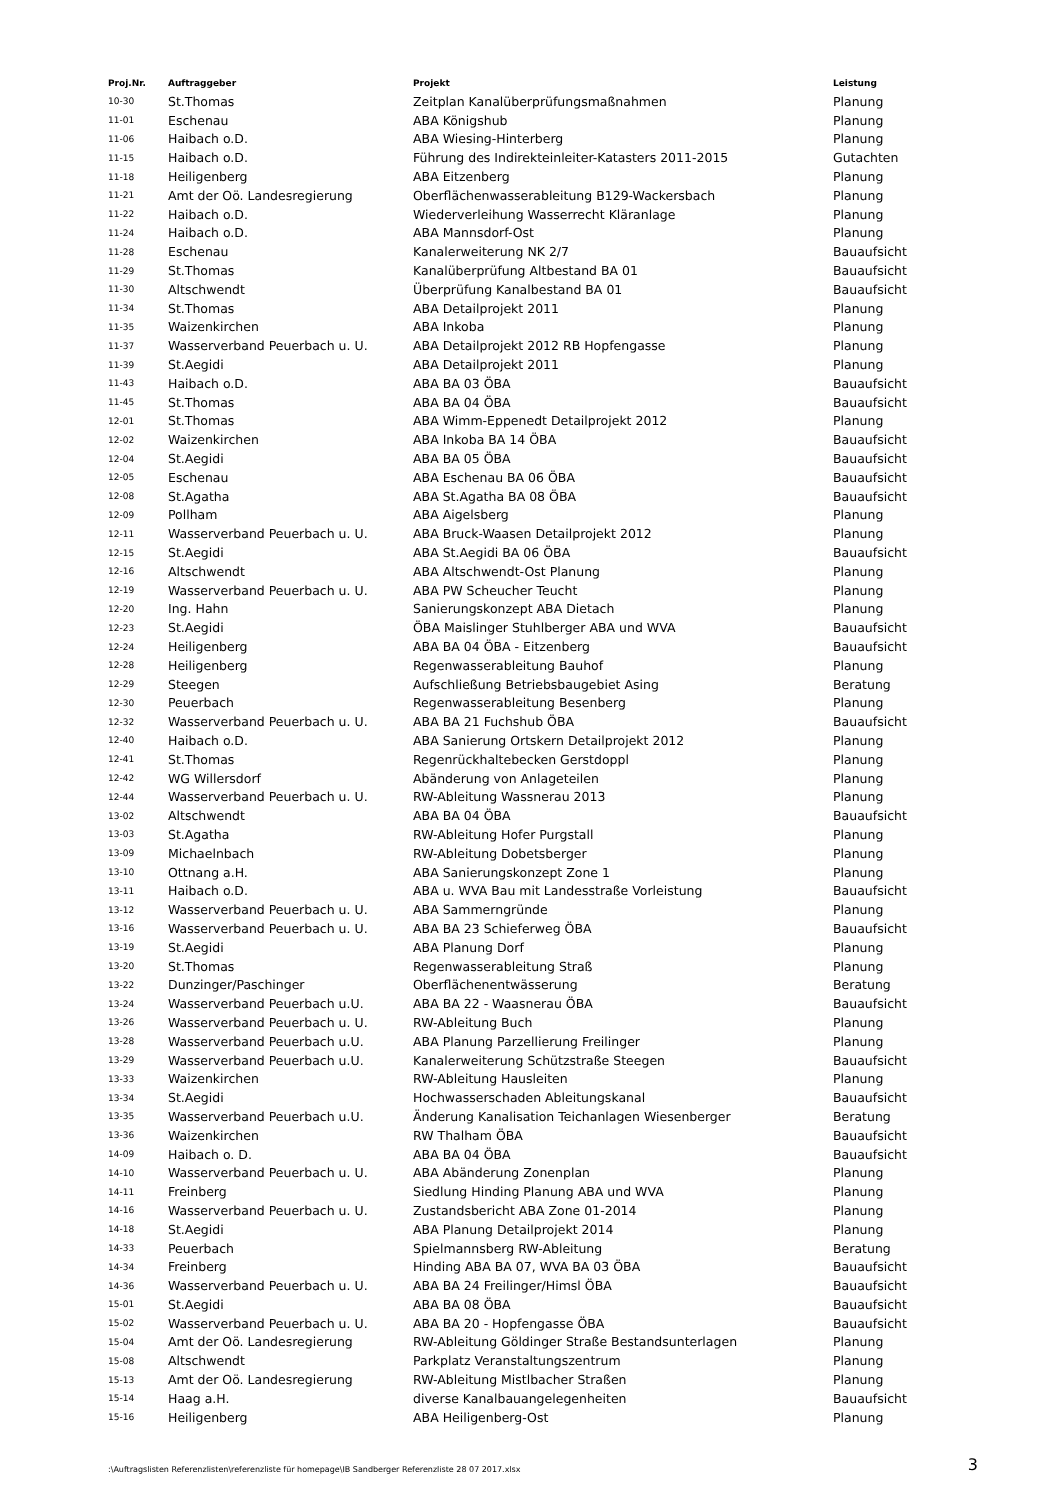| Proj.Nr. | Auftraggeber | Projekt | Leistung |
| --- | --- | --- | --- |
| 10-30 | St.Thomas | Zeitplan Kanalüberprüfungsmaßnahmen | Planung |
| 11-01 | Eschenau | ABA Königshub | Planung |
| 11-06 | Haibach o.D. | ABA Wiesing-Hinterberg | Planung |
| 11-15 | Haibach o.D. | Führung des Indirekteinleiter-Katasters 2011-2015 | Gutachten |
| 11-18 | Heiligenberg | ABA Eitzenberg | Planung |
| 11-21 | Amt der Oö. Landesregierung | Oberflächenwasserableitung B129-Wackersbach | Planung |
| 11-22 | Haibach o.D. | Wiederverleihung Wasserrecht Kläranlage | Planung |
| 11-24 | Haibach o.D. | ABA Mannsdorf-Ost | Planung |
| 11-28 | Eschenau | Kanalerweiterung NK 2/7 | Bauaufsicht |
| 11-29 | St.Thomas | Kanalüberprüfung Altbestand BA 01 | Bauaufsicht |
| 11-30 | Altschwendt | Überprüfung Kanalbestand BA 01 | Bauaufsicht |
| 11-34 | St.Thomas | ABA Detailprojekt 2011 | Planung |
| 11-35 | Waizenkirchen | ABA Inkoba | Planung |
| 11-37 | Wasserverband Peuerbach u. U. | ABA Detailprojekt 2012 RB Hopfengasse | Planung |
| 11-39 | St.Aegidi | ABA Detailprojekt 2011 | Planung |
| 11-43 | Haibach o.D. | ABA BA 03 ÖBA | Bauaufsicht |
| 11-45 | St.Thomas | ABA BA 04 ÖBA | Bauaufsicht |
| 12-01 | St.Thomas | ABA Wimm-Eppenedt Detailprojekt 2012 | Planung |
| 12-02 | Waizenkirchen | ABA Inkoba BA 14 ÖBA | Bauaufsicht |
| 12-04 | St.Aegidi | ABA BA 05 ÖBA | Bauaufsicht |
| 12-05 | Eschenau | ABA Eschenau BA 06 ÖBA | Bauaufsicht |
| 12-08 | St.Agatha | ABA St.Agatha BA 08 ÖBA | Bauaufsicht |
| 12-09 | Pollham | ABA Aigelsberg | Planung |
| 12-11 | Wasserverband Peuerbach u. U. | ABA Bruck-Waasen Detailprojekt 2012 | Planung |
| 12-15 | St.Aegidi | ABA St.Aegidi BA 06 ÖBA | Bauaufsicht |
| 12-16 | Altschwendt | ABA Altschwendt-Ost Planung | Planung |
| 12-19 | Wasserverband Peuerbach u. U. | ABA PW Scheucher Teucht | Planung |
| 12-20 | Ing. Hahn | Sanierungskonzept ABA Dietach | Planung |
| 12-23 | St.Aegidi | ÖBA Maislinger Stuhlberger ABA und WVA | Bauaufsicht |
| 12-24 | Heiligenberg | ABA BA 04 ÖBA - Eitzenberg | Bauaufsicht |
| 12-28 | Heiligenberg | Regenwasserableitung Bauhof | Planung |
| 12-29 | Steegen | Aufschließung Betriebsbaugebiet Asing | Beratung |
| 12-30 | Peuerbach | Regenwasserableitung Besenberg | Planung |
| 12-32 | Wasserverband Peuerbach u. U. | ABA BA 21 Fuchshub ÖBA | Bauaufsicht |
| 12-40 | Haibach o.D. | ABA Sanierung Ortskern Detailprojekt 2012 | Planung |
| 12-41 | St.Thomas | Regenrückhaltebecken Gerstdoppl | Planung |
| 12-42 | WG Willersdorf | Abänderung von Anlageteilen | Planung |
| 12-44 | Wasserverband Peuerbach u. U. | RW-Ableitung Wassnerau 2013 | Planung |
| 13-02 | Altschwendt | ABA BA 04 ÖBA | Bauaufsicht |
| 13-03 | St.Agatha | RW-Ableitung Hofer Purgstall | Planung |
| 13-09 | Michaelnbach | RW-Ableitung Dobetsberger | Planung |
| 13-10 | Ottnang a.H. | ABA Sanierungskonzept Zone 1 | Planung |
| 13-11 | Haibach o.D. | ABA u. WVA Bau mit Landesstraße Vorleistung | Bauaufsicht |
| 13-12 | Wasserverband Peuerbach u. U. | ABA Sammerngründe | Planung |
| 13-16 | Wasserverband Peuerbach u. U. | ABA BA 23 Schieferweg ÖBA | Bauaufsicht |
| 13-19 | St.Aegidi | ABA Planung Dorf | Planung |
| 13-20 | St.Thomas | Regenwasserableitung Straß | Planung |
| 13-22 | Dunzinger/Paschinger | Oberflächenentwässerung | Beratung |
| 13-24 | Wasserverband Peuerbach u.U. | ABA BA 22 - Waasnerau ÖBA | Bauaufsicht |
| 13-26 | Wasserverband Peuerbach u. U. | RW-Ableitung Buch | Planung |
| 13-28 | Wasserverband Peuerbach u.U. | ABA Planung Parzellierung Freilinger | Planung |
| 13-29 | Wasserverband Peuerbach u.U. | Kanalerweiterung Schützstraße Steegen | Bauaufsicht |
| 13-33 | Waizenkirchen | RW-Ableitung Hausleiten | Planung |
| 13-34 | St.Aegidi | Hochwasserschaden Ableitungskanal | Bauaufsicht |
| 13-35 | Wasserverband Peuerbach u.U. | Änderung Kanalisation Teichanlagen Wiesenberger | Beratung |
| 13-36 | Waizenkirchen | RW Thalham ÖBA | Bauaufsicht |
| 14-09 | Haibach o. D. | ABA BA 04 ÖBA | Bauaufsicht |
| 14-10 | Wasserverband Peuerbach u. U. | ABA Abänderung Zonenplan | Planung |
| 14-11 | Freinberg | Siedlung Hinding Planung ABA und WVA | Planung |
| 14-16 | Wasserverband Peuerbach u. U. | Zustandsbericht ABA Zone 01-2014 | Planung |
| 14-18 | St.Aegidi | ABA Planung Detailprojekt 2014 | Planung |
| 14-33 | Peuerbach | Spielmannsberg RW-Ableitung | Beratung |
| 14-34 | Freinberg | Hinding ABA BA 07, WVA BA 03 ÖBA | Bauaufsicht |
| 14-36 | Wasserverband Peuerbach u. U. | ABA BA 24 Freilinger/Himsl ÖBA | Bauaufsicht |
| 15-01 | St.Aegidi | ABA BA 08 ÖBA | Bauaufsicht |
| 15-02 | Wasserverband Peuerbach u. U. | ABA BA 20 - Hopfengasse ÖBA | Bauaufsicht |
| 15-04 | Amt der Oö. Landesregierung | RW-Ableitung Göldinger Straße Bestandsunterlagen | Planung |
| 15-08 | Altschwendt | Parkplatz Veranstaltungszentrum | Planung |
| 15-13 | Amt der Oö. Landesregierung | RW-Ableitung Mistlbacher Straßen | Planung |
| 15-14 | Haag a.H. | diverse Kanalbauangelegenheiten | Bauaufsicht |
| 15-16 | Heiligenberg | ABA Heiligenberg-Ost | Planung |
:\Auftragslisten Referenzlisten\referenzliste für homepage\IB Sandberger Referenzliste 28 07 2017.xlsx 3